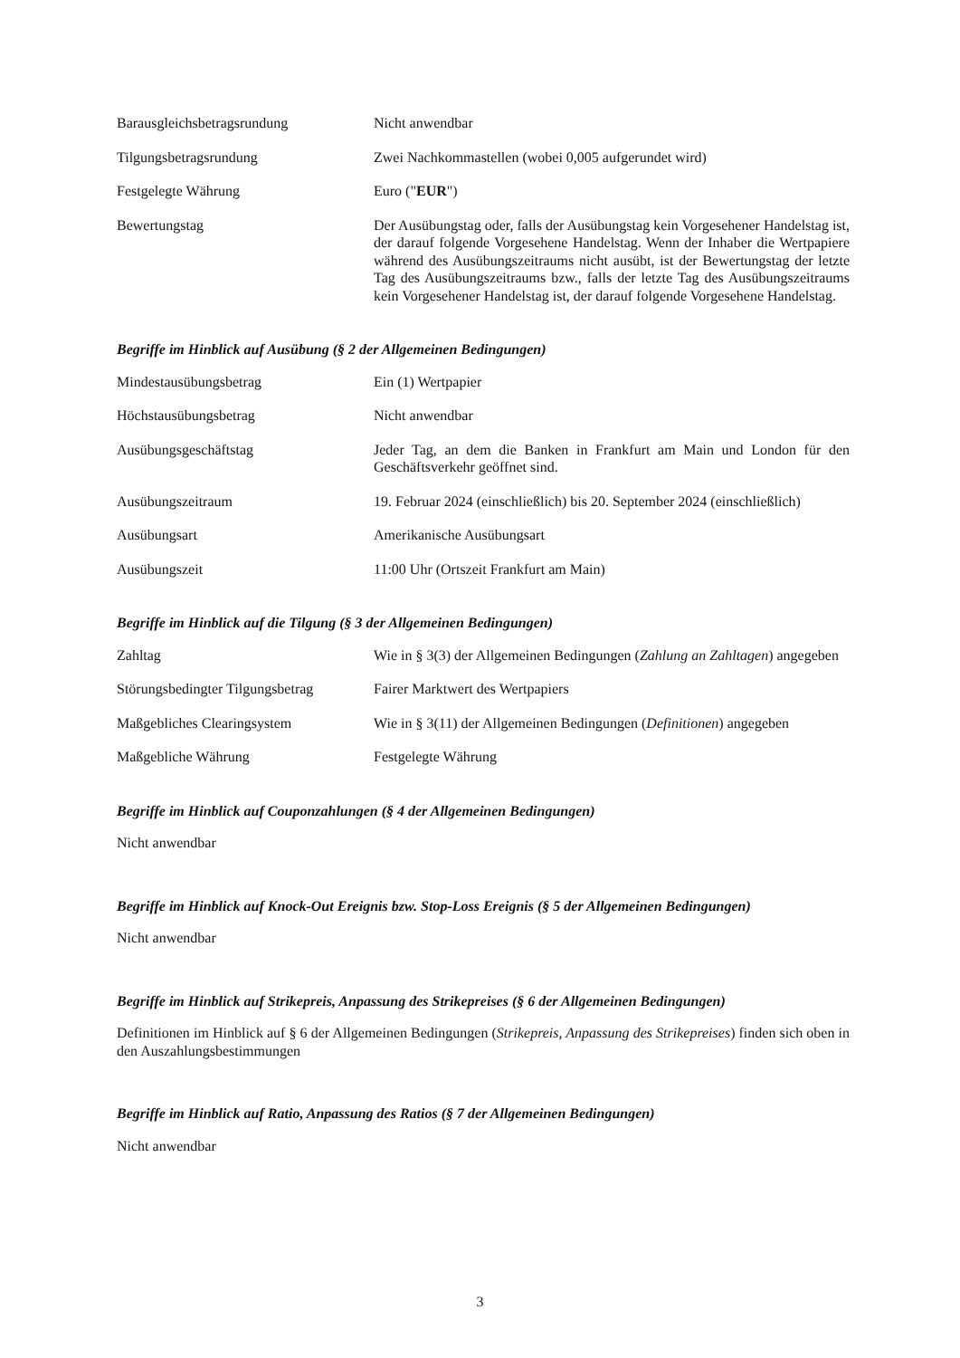Barausgleichsbetragsrundung Nicht anwendbar
Tilgungsbetragsrundung Zwei Nachkommastellen (wobei 0,005 aufgerundet wird)
Festgelegte Währung Euro ("EUR")
Bewertungstag Der Ausübungstag oder, falls der Ausübungstag kein Vorgesehener Handelstag ist, der darauf folgende Vorgesehene Handelstag. Wenn der Inhaber die Wertpapiere während des Ausübungszeitraums nicht ausübt, ist der Bewertungstag der letzte Tag des Ausübungszeitraums bzw., falls der letzte Tag des Ausübungszeitraums kein Vorgesehener Handelstag ist, der darauf folgende Vorgesehene Handelstag.
Begriffe im Hinblick auf Ausübung (§ 2 der Allgemeinen Bedingungen)
Mindestausübungsbetrag Ein (1) Wertpapier
Höchstausübungsbetrag Nicht anwendbar
Ausübungsgeschäftstag Jeder Tag, an dem die Banken in Frankfurt am Main und London für den Geschäftsverkehr geöffnet sind.
Ausübungszeitraum 19. Februar 2024 (einschließlich) bis 20. September 2024 (einschließlich)
Ausübungsart Amerikanische Ausübungsart
Ausübungszeit 11:00 Uhr (Ortszeit Frankfurt am Main)
Begriffe im Hinblick auf die Tilgung (§ 3 der Allgemeinen Bedingungen)
Zahltag Wie in § 3(3) der Allgemeinen Bedingungen (Zahlung an Zahltagen) angegeben
Störungsbedingter Tilgungsbetrag
Fairer Marktwert des Wertpapiers
Maßgebliches Clearingsystem Wie in § 3(11) der Allgemeinen Bedingungen (Definitionen) angegeben
Maßgebliche Währung Festgelegte Währung
Begriffe im Hinblick auf Couponzahlungen (§ 4 der Allgemeinen Bedingungen)
Nicht anwendbar
Begriffe im Hinblick auf Knock-Out Ereignis bzw. Stop-Loss Ereignis (§ 5 der Allgemeinen Bedingungen)
Nicht anwendbar
Begriffe im Hinblick auf Strikepreis, Anpassung des Strikepreises (§ 6 der Allgemeinen Bedingungen)
Definitionen im Hinblick auf § 6 der Allgemeinen Bedingungen (Strikepreis, Anpassung des Strikepreises) finden sich oben in den Auszahlungsbestimmungen
Begriffe im Hinblick auf Ratio, Anpassung des Ratios (§ 7 der Allgemeinen Bedingungen)
Nicht anwendbar
3